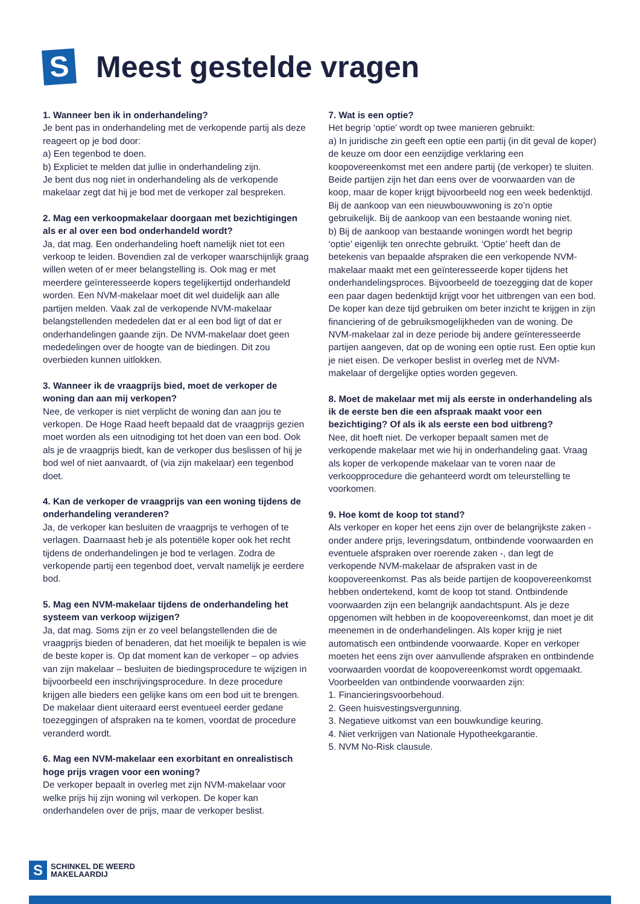S
Meest gestelde vragen
1. Wanneer ben ik in onderhandeling?
Je bent pas in onderhandeling met de verkopende partij als deze reageert op je bod door:
a) Een tegenbod te doen.
b) Expliciet te melden dat jullie in onderhandeling zijn.
Je bent dus nog niet in onderhandeling als de verkopende makelaar zegt dat hij je bod met de verkoper zal bespreken.
2. Mag een verkoopmakelaar doorgaan met bezichtigingen als er al over een bod onderhandeld wordt?
Ja, dat mag. Een onderhandeling hoeft namelijk niet tot een verkoop te leiden. Bovendien zal de verkoper waarschijnlijk graag willen weten of er meer belangstelling is. Ook mag er met meerdere geïnteresseerde kopers tegelijkertijd onderhandeld worden. Een NVM-makelaar moet dit wel duidelijk aan alle partijen melden. Vaak zal de verkopende NVM-makelaar belangstellenden mededelen dat er al een bod ligt of dat er onderhandelingen gaande zijn. De NVM-makelaar doet geen mededelingen over de hoogte van de biedingen. Dit zou overbieden kunnen uitlokken.
3. Wanneer ik de vraagprijs bied, moet de verkoper de woning dan aan mij verkopen?
Nee, de verkoper is niet verplicht de woning dan aan jou te verkopen. De Hoge Raad heeft bepaald dat de vraagprijs gezien moet worden als een uitnodiging tot het doen van een bod. Ook als je de vraagprijs biedt, kan de verkoper dus beslissen of hij je bod wel of niet aanvaardt, of (via zijn makelaar) een tegenbod doet.
4. Kan de verkoper de vraagprijs van een woning tijdens de onderhandeling veranderen?
Ja, de verkoper kan besluiten de vraagprijs te verhogen of te verlagen. Daarnaast heb je als potentiële koper ook het recht tijdens de onderhandelingen je bod te verlagen. Zodra de verkopende partij een tegenbod doet, vervalt namelijk je eerdere bod.
5. Mag een NVM-makelaar tijdens de onderhandeling het systeem van verkoop wijzigen?
Ja, dat mag. Soms zijn er zo veel belangstellenden die de vraagprijs bieden of benaderen, dat het moeilijk te bepalen is wie de beste koper is. Op dat moment kan de verkoper – op advies van zijn makelaar – besluiten de biedingsprocedure te wijzigen in bijvoorbeeld een inschrijvingsprocedure. In deze procedure krijgen alle bieders een gelijke kans om een bod uit te brengen. De makelaar dient uiteraard eerst eventueel eerder gedane toezeggingen of afspraken na te komen, voordat de procedure veranderd wordt.
6. Mag een NVM-makelaar een exorbitant en onrealistisch hoge prijs vragen voor een woning?
De verkoper bepaalt in overleg met zijn NVM-makelaar voor welke prijs hij zijn woning wil verkopen. De koper kan onderhandelen over de prijs, maar de verkoper beslist.
7. Wat is een optie?
Het begrip ‘optie’ wordt op twee manieren gebruikt:
a) In juridische zin geeft een optie een partij (in dit geval de koper) de keuze om door een eenzijdige verklaring een koopovereenkomst met een andere partij (de verkoper) te sluiten. Beide partijen zijn het dan eens over de voorwaarden van de koop, maar de koper krijgt bijvoorbeeld nog een week bedenktijd. Bij de aankoop van een nieuwbouwwoning is zo’n optie gebruikelijk. Bij de aankoop van een bestaande woning niet.
b) Bij de aankoop van bestaande woningen wordt het begrip ‘optie’ eigenlijk ten onrechte gebruikt. ‘Optie’ heeft dan de betekenis van bepaalde afspraken die een verkopende NVM- makelaar maakt met een geïnteresseerde koper tijdens het onderhandelingsproces. Bijvoorbeeld de toezegging dat de koper een paar dagen bedenktijd krijgt voor het uitbrengen van een bod. De koper kan deze tijd gebruiken om beter inzicht te krijgen in zijn financiering of de gebruiksmogelijkheden van de woning. De NVM-makelaar zal in deze periode bij andere geïnteresseerde partijen aangeven, dat op de woning een optie rust. Een optie kun je niet eisen. De verkoper beslist in overleg met de NVM-makelaar of dergelijke opties worden gegeven.
8. Moet de makelaar met mij als eerste in onderhandeling als ik de eerste ben die een afspraak maakt voor een bezichtiging? Of als ik als eerste een bod uitbreng?
Nee, dit hoeft niet. De verkoper bepaalt samen met de verkopende makelaar met wie hij in onderhandeling gaat. Vraag als koper de verkopende makelaar van te voren naar de verkoopprocedure die gehanteerd wordt om teleurstelling te voorkomen.
9. Hoe komt de koop tot stand?
Als verkoper en koper het eens zijn over de belangrijkste zaken -onder andere prijs, leveringsdatum, ontbindende voorwaarden en eventuele afspraken over roerende zaken -, dan legt de verkopende NVM-makelaar de afspraken vast in de koopovereenkomst. Pas als beide partijen de koopovereenkomst hebben ondertekend, komt de koop tot stand. Ontbindende voorwaarden zijn een belangrijk aandachtspunt. Als je deze opgenomen wilt hebben in de koopovereenkomst, dan moet je dit meenemen in de onderhandelingen. Als koper krijg je niet automatisch een ontbindende voorwaarde. Koper en verkoper moeten het eens zijn over aanvullende afspraken en ontbindende voorwaarden voordat de koopovereenkomst wordt opgemaakt. Voorbeelden van ontbindende voorwaarden zijn:
1. Financieringsvoorbehoud.
2. Geen huisvestingsvergunning.
3. Negatieve uitkomst van een bouwkundige keuring.
4. Niet verkrijgen van Nationale Hypotheekgarantie.
5. NVM No-Risk clausule.
S
SCHINKEL DE WEERD
MAKELAARDIJ